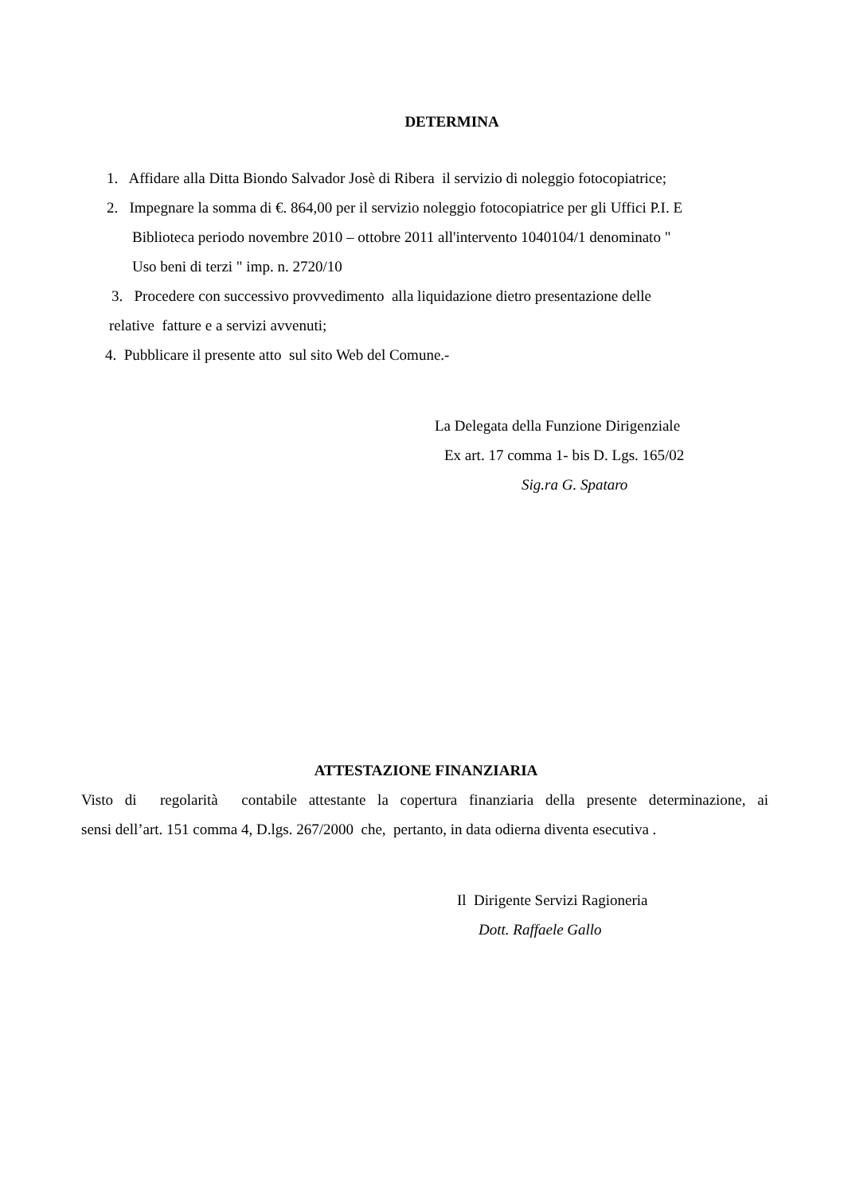DETERMINA
1. Affidare alla Ditta Biondo Salvador Josè di Ribera il servizio di noleggio fotocopiatrice;
2. Impegnare la somma di €. 864,00 per il servizio noleggio fotocopiatrice per gli Uffici P.I. E
Biblioteca periodo novembre 2010 – ottobre 2011 all'intervento 1040104/1 denominato "
Uso beni di terzi " imp. n. 2720/10
3. Procedere con successivo provvedimento alla liquidazione dietro presentazione delle
relative fatture e a servizi avvenuti;
4. Pubblicare il presente atto sul sito Web del Comune.-
La Delegata della Funzione Dirigenziale
Ex art. 17 comma 1- bis D. Lgs. 165/02
Sig.ra G. Spataro
ATTESTAZIONE FINANZIARIA
Visto di regolarità contabile attestante la copertura finanziaria della presente determinazione, ai
sensi dell’art. 151 comma 4, D.lgs. 267/2000 che, pertanto, in data odierna diventa esecutiva .
Il Dirigente Servizi Ragioneria
Dott. Raffaele Gallo